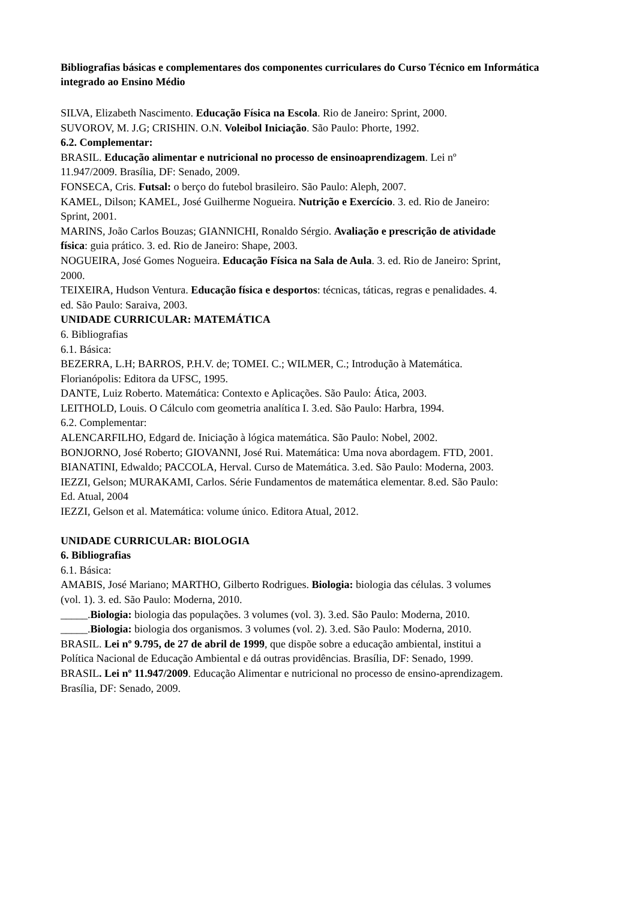Bibliografias básicas e complementares dos componentes curriculares do Curso Técnico em Informática integrado ao Ensino Médio
SILVA, Elizabeth Nascimento. Educação Física na Escola. Rio de Janeiro: Sprint, 2000.
SUVOROV, M. J.G; CRISHIN. O.N. Voleibol Iniciação. São Paulo: Phorte, 1992.
6.2. Complementar:
BRASIL. Educação alimentar e nutricional no processo de ensinoaprendizagem. Lei nº 11.947/2009. Brasília, DF: Senado, 2009.
FONSECA, Cris. Futsal: o berço do futebol brasileiro. São Paulo: Aleph, 2007.
KAMEL, Dilson; KAMEL, José Guilherme Nogueira. Nutrição e Exercício. 3. ed. Rio de Janeiro: Sprint, 2001.
MARINS, João Carlos Bouzas; GIANNICHI, Ronaldo Sérgio. Avaliação e prescrição de atividade física: guia prático. 3. ed. Rio de Janeiro: Shape, 2003.
NOGUEIRA, José Gomes Nogueira. Educação Física na Sala de Aula. 3. ed. Rio de Janeiro: Sprint, 2000.
TEIXEIRA, Hudson Ventura. Educação física e desportos: técnicas, táticas, regras e penalidades. 4. ed. São Paulo: Saraiva, 2003.
UNIDADE CURRICULAR: MATEMÁTICA
6. Bibliografias
6.1. Básica:
BEZERRA, L.H; BARROS, P.H.V. de; TOMEI. C.; WILMER, C.; Introdução à Matemática. Florianópolis: Editora da UFSC, 1995.
DANTE, Luiz Roberto. Matemática: Contexto e Aplicações. São Paulo: Ática, 2003.
LEITHOLD, Louis. O Cálculo com geometria analítica I. 3.ed. São Paulo: Harbra, 1994.
6.2. Complementar:
ALENCARFILHO, Edgard de. Iniciação à lógica matemática. São Paulo: Nobel, 2002.
BONJORNO, José Roberto; GIOVANNI, José Rui. Matemática: Uma nova abordagem. FTD, 2001.
BIANATINI, Edwaldo; PACCOLA, Herval. Curso de Matemática. 3.ed. São Paulo: Moderna, 2003.
IEZZI, Gelson; MURAKAMI, Carlos. Série Fundamentos de matemática elementar. 8.ed. São Paulo: Ed. Atual, 2004
IEZZI, Gelson et al. Matemática: volume único. Editora Atual, 2012.
UNIDADE CURRICULAR: BIOLOGIA
6. Bibliografias
6.1. Básica:
AMABIS, José Mariano; MARTHO, Gilberto Rodrigues. Biologia: biologia das células. 3 volumes (vol. 1). 3. ed. São Paulo: Moderna, 2010.
_____.Biologia: biologia das populações. 3 volumes (vol. 3). 3.ed. São Paulo: Moderna, 2010.
_____.Biologia: biologia dos organismos. 3 volumes (vol. 2). 3.ed. São Paulo: Moderna, 2010.
BRASIL. Lei nº 9.795, de 27 de abril de 1999, que dispõe sobre a educação ambiental, institui a Política Nacional de Educação Ambiental e dá outras providências. Brasília, DF: Senado, 1999.
BRASIL. Lei nº 11.947/2009. Educação Alimentar e nutricional no processo de ensino-aprendizagem. Brasília, DF: Senado, 2009.